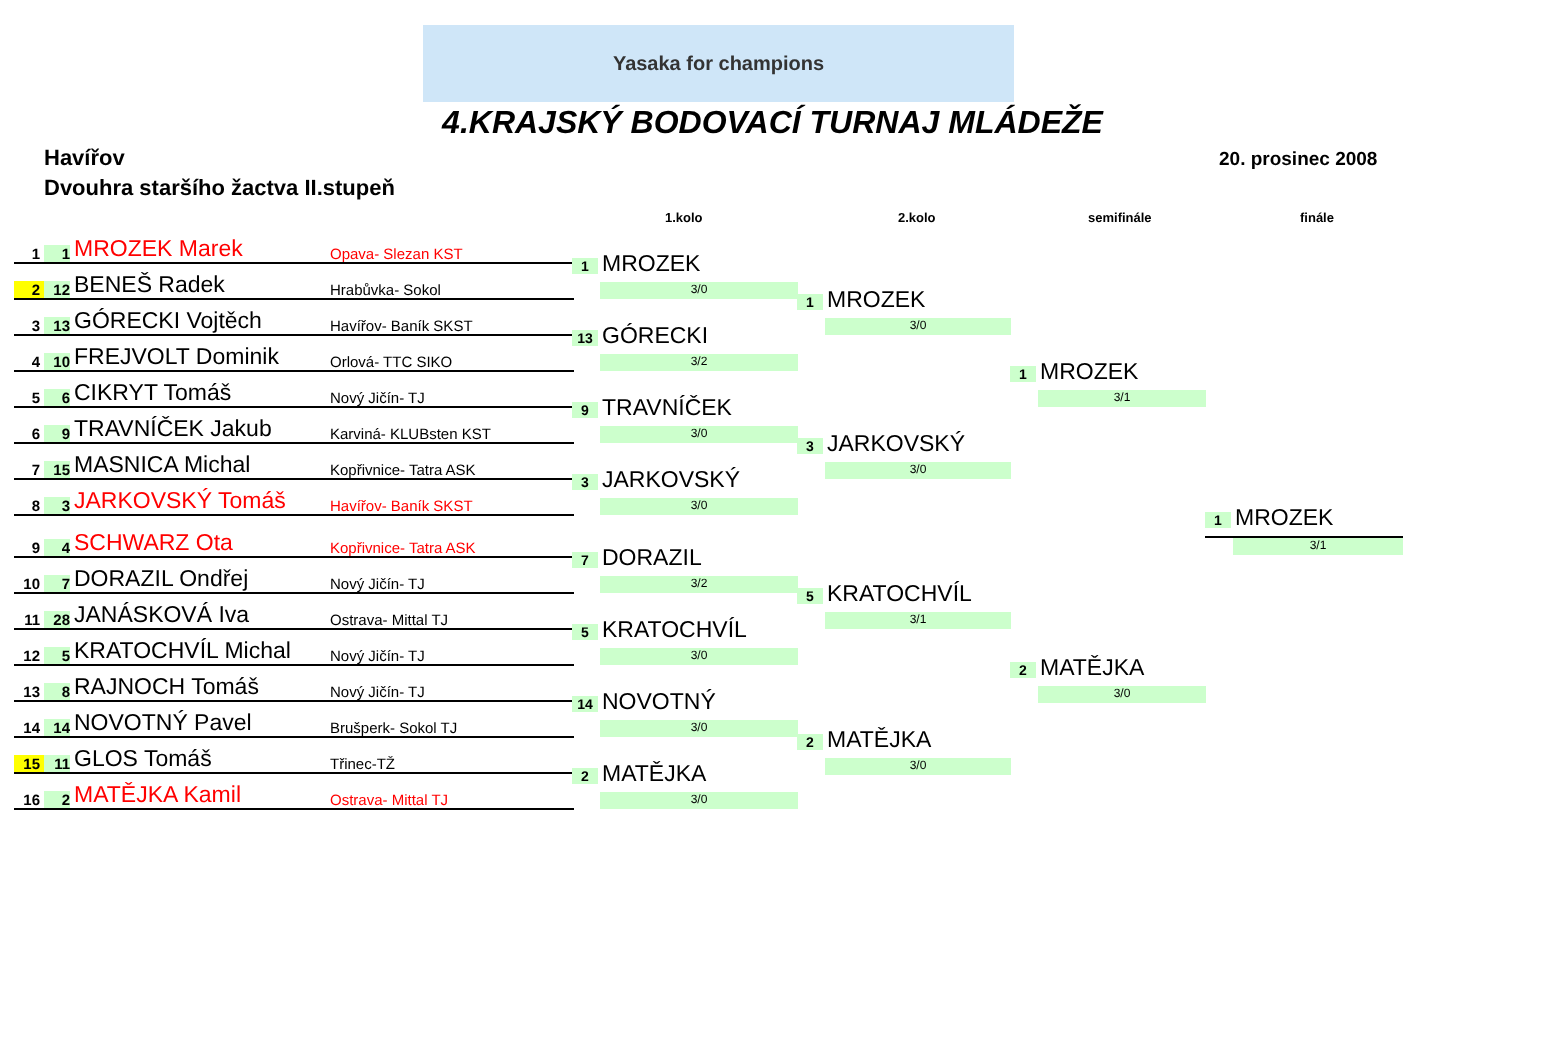Yasaka for champions
4.KRAJSKÝ BODOVACÍ TURNAJ MLÁDEŽE
Havířov 20. prosinec 2008
Dvouhra staršího žactva II.stupeň
1.kolo 2.kolo semifinále finále
1 1 MROZEK Marek Opava- Slezan KST
2 12 BENEŠ Radek Hrabůvka- Sokol
3 13 GÓRECKI Vojtěch Havířov- Baník SKST
4 10 FREJVOLT Dominik Orlová- TTC SIKO
5 6 CIKRYT Tomáš Nový Jičín- TJ
6 9 TRAVNÍČEK Jakub Karviná- KLUBsten KST
7 15 MASNICA Michal Kopřivnice- Tatra ASK
8 3 JARKOVSKÝ Tomáš Havířov- Baník SKST
9 4 SCHWARZ Ota Kopřivnice- Tatra ASK
10 7 DORAZIL Ondřej Nový Jičín- TJ
11 28 JANÁSKOVÁ Iva Ostrava- Mittal TJ
12 5 KRATOCHVÍL Michal Nový Jičín- TJ
13 8 RAJNOCH Tomáš Nový Jičín- TJ
14 14 NOVOTNÝ Pavel Brušperk- Sokol TJ
15 11 GLOS Tomáš Třinec-TŽ
16 2 MATĚJKA Kamil Ostrava- Mittal TJ
1 MROZEK
3/0
13 GÓRECKI
3/2
9 TRAVNÍČEK
3/0
3 JARKOVSKÝ
3/0
7 DORAZIL
3/2
5 KRATOCHVÍL
3/0
14 NOVOTNÝ
3/0
2 MATĚJKA
3/0
1 MROZEK
3/0
3 JARKOVSKÝ
3/0
5 KRATOCHVÍL
3/1
2 MATĚJKA
3/0
1 MROZEK
3/1
2 MATĚJKA
3/0
1 MROZEK
3/1